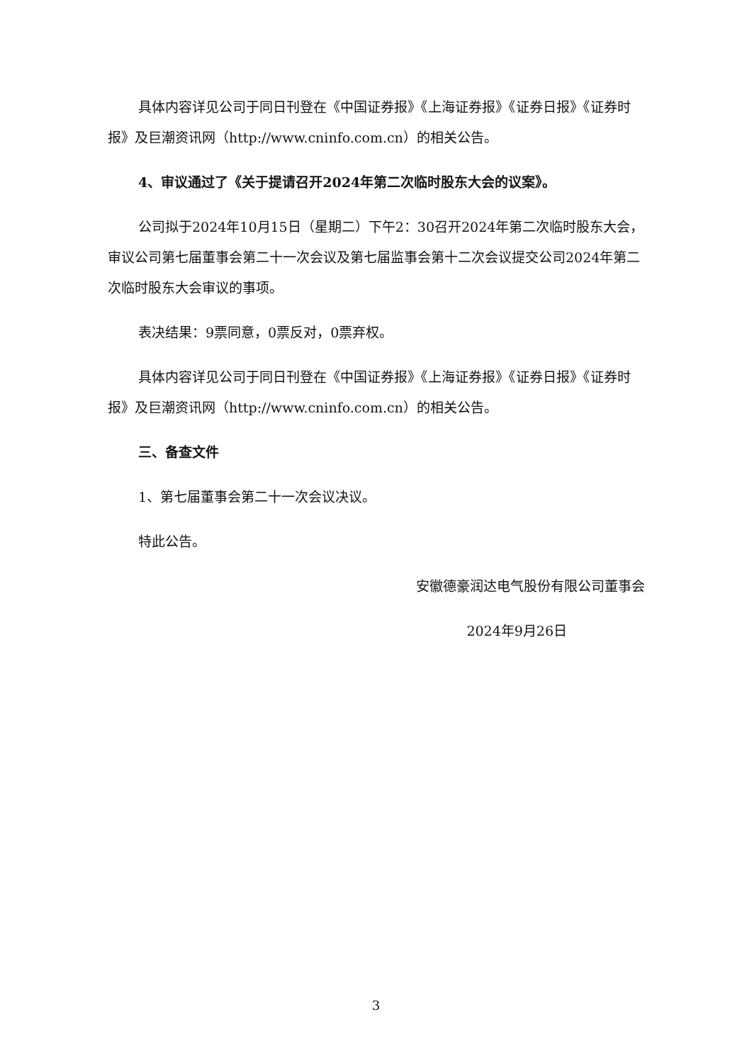具体内容详见公司于同日刊登在《中国证券报》《上海证券报》《证券日报》《证券时报》及巨潮资讯网（http://www.cninfo.com.cn）的相关公告。
4、审议通过了《关于提请召开2024年第二次临时股东大会的议案》。
公司拟于2024年10月15日（星期二）下午2：30召开2024年第二次临时股东大会，审议公司第七届董事会第二十一次会议及第七届监事会第十二次会议提交公司2024年第二次临时股东大会审议的事项。
表决结果：9票同意，0票反对，0票弃权。
具体内容详见公司于同日刊登在《中国证券报》《上海证券报》《证券日报》《证券时报》及巨潮资讯网（http://www.cninfo.com.cn）的相关公告。
三、备查文件
1、第七届董事会第二十一次会议决议。
特此公告。
安徽德豪润达电气股份有限公司董事会
2024年9月26日
3